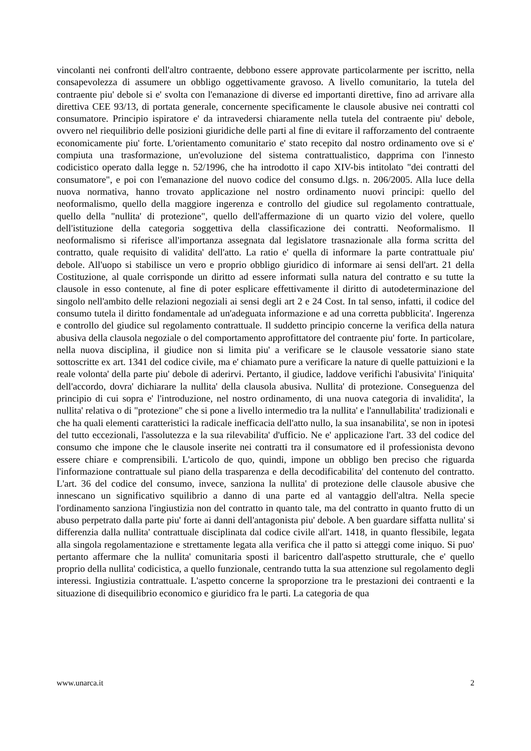vincolanti nei confronti dell'altro contraente, debbono essere approvate particolarmente per iscritto, nella consapevolezza di assumere un obbligo oggettivamente gravoso. A livello comunitario, la tutela del contraente piu' debole si e' svolta con l'emanazione di diverse ed importanti direttive, fino ad arrivare alla direttiva CEE 93/13, di portata generale, concernente specificamente le clausole abusive nei contratti col consumatore. Principio ispiratore e' da intravedersi chiaramente nella tutela del contraente piu' debole, ovvero nel riequilibrio delle posizioni giuridiche delle parti al fine di evitare il rafforzamento del contraente economicamente piu' forte. L'orientamento comunitario e' stato recepito dal nostro ordinamento ove si e' compiuta una trasformazione, un'evoluzione del sistema contrattualistico, dapprima con l'innesto codicistico operato dalla legge n. 52/1996, che ha introdotto il capo XIV-bis intitolato "dei contratti del consumatore", e poi con l'emanazione del nuovo codice del consumo d.lgs. n. 206/2005. Alla luce della nuova normativa, hanno trovato applicazione nel nostro ordinamento nuovi principi: quello del neoformalismo, quello della maggiore ingerenza e controllo del giudice sul regolamento contrattuale, quello della "nullita' di protezione", quello dell'affermazione di un quarto vizio del volere, quello dell'istituzione della categoria soggettiva della classificazione dei contratti. Neoformalismo. Il neoformalismo si riferisce all'importanza assegnata dal legislatore trasnazionale alla forma scritta del contratto, quale requisito di validita' dell'atto. La ratio e' quella di informare la parte contrattuale piu' debole. All'uopo si stabilisce un vero e proprio obbligo giuridico di informare ai sensi dell'art. 21 della Costituzione, al quale corrisponde un diritto ad essere informati sulla natura del contratto e su tutte la clausole in esso contenute, al fine di poter esplicare effettivamente il diritto di autodeterminazione del singolo nell'ambito delle relazioni negoziali ai sensi degli art 2 e 24 Cost. In tal senso, infatti, il codice del consumo tutela il diritto fondamentale ad un'adeguata informazione e ad una corretta pubblicita'. Ingerenza e controllo del giudice sul regolamento contrattuale. Il suddetto principio concerne la verifica della natura abusiva della clausola negoziale o del comportamento approfittatore del contraente piu' forte. In particolare, nella nuova disciplina, il giudice non si limita piu' a verificare se le clausole vessatorie siano state sottoscritte ex art. 1341 del codice civile, ma e' chiamato pure a verificare la nature di quelle pattuizioni e la reale volonta' della parte piu' debole di aderirvi. Pertanto, il giudice, laddove verifichi l'abusivita' l'iniquita' dell'accordo, dovra' dichiarare la nullita' della clausola abusiva. Nullita' di protezione. Conseguenza del principio di cui sopra e' l'introduzione, nel nostro ordinamento, di una nuova categoria di invalidita', la nullita' relativa o di "protezione" che si pone a livello intermedio tra la nullita' e l'annullabilita' tradizionali e che ha quali elementi caratteristici la radicale inefficacia dell'atto nullo, la sua insanabilita', se non in ipotesi del tutto eccezionali, l'assolutezza e la sua rilevabilita' d'ufficio. Ne e' applicazione l'art. 33 del codice del consumo che impone che le clausole inserite nei contratti tra il consumatore ed il professionista devono essere chiare e comprensibili. L'articolo de quo, quindi, impone un obbligo ben preciso che riguarda l'informazione contrattuale sul piano della trasparenza e della decodificabilita' del contenuto del contratto. L'art. 36 del codice del consumo, invece, sanziona la nullita' di protezione delle clausole abusive che innescano un significativo squilibrio a danno di una parte ed al vantaggio dell'altra. Nella specie l'ordinamento sanziona l'ingiustizia non del contratto in quanto tale, ma del contratto in quanto frutto di un abuso perpetrato dalla parte piu' forte ai danni dell'antagonista piu' debole. A ben guardare siffatta nullita' si differenzia dalla nullita' contrattuale disciplinata dal codice civile all'art. 1418, in quanto flessibile, legata alla singola regolamentazione e strettamente legata alla verifica che il patto si atteggi come iniquo. Si puo' pertanto affermare che la nullita' comunitaria sposti il baricentro dall'aspetto strutturale, che e' quello proprio della nullita' codicistica, a quello funzionale, centrando tutta la sua attenzione sul regolamento degli interessi. Ingiustizia contrattuale. L'aspetto concerne la sproporzione tra le prestazioni dei contraenti e la situazione di disequilibrio economico e giuridico fra le parti. La categoria de qua
www.unarca.it 2